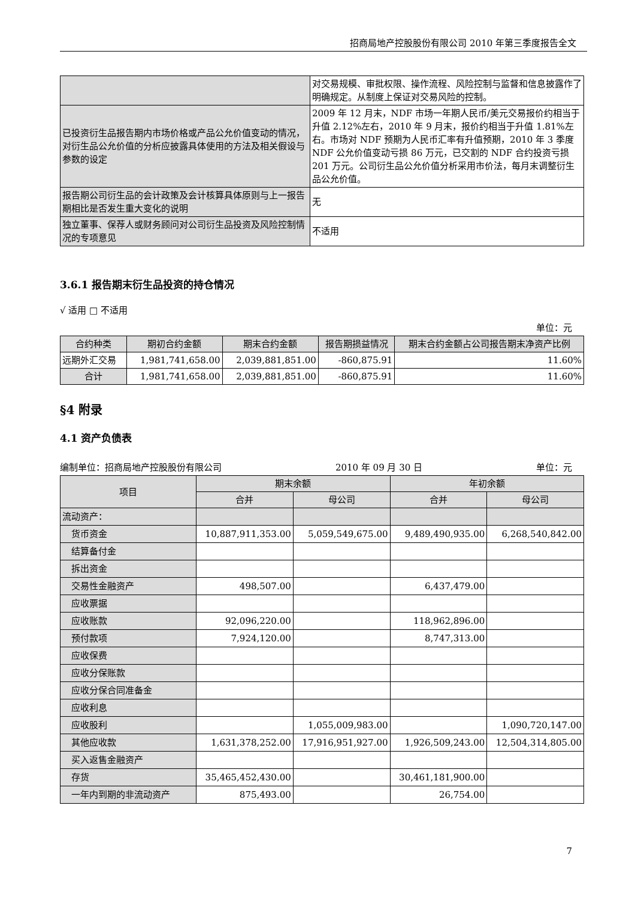招商局地产控股股份有限公司 2010 年第三季度报告全文
| | 对交易规模、审批权限、操作流程、风险控制与监督和信息披露作了明确规定。从制度上保证对交易风险的控制。 |
| 已投资衍生品报告期内市场价格或产品公允价值变动的情况，对衍生品公允价值的分析应披露具体使用的方法及相关假设与参数的设定 | 2009 年 12 月末，NDF 市场一年期人民币/美元交易报价约相当于升值 2.12%左右，2010 年 9 月末，报价约相当于升值 1.81%左右。市场对 NDF 预期为人民币汇率有升值预期，2010 年 3 季度 NDF 公允价值变动亏损 86 万元，已交割的 NDF 合约投资亏损 201 万元。公司衍生品公允价值分析采用市价法，每月末调整衍生品公允价值。 |
| 报告期公司衍生品的会计政策及会计核算具体原则与上一报告期相比是否发生重大变化的说明 | 无 |
| 独立董事、保荐人或财务顾问对公司衍生品投资及风险控制情况的专项意见 | 不适用 |
3.6.1 报告期末衍生品投资的持仓情况
√ 适用 □ 不适用
单位：元
| 合约种类 | 期初合约金额 | 期末合约金额 | 报告期损益情况 | 期末合约金额占公司报告期末净资产比例 |
| --- | --- | --- | --- | --- |
| 远期外汇交易 | 1,981,741,658.00 | 2,039,881,851.00 | -860,875.91 | 11.60% |
| 合计 | 1,981,741,658.00 | 2,039,881,851.00 | -860,875.91 | 11.60% |
§4 附录
4.1 资产负债表
编制单位：招商局地产控股股份有限公司 2010 年 09 月 30 日 单位：元
| 项目 | 期末余额 | | 年初余额 | |
| --- | --- | --- | --- | --- |
| | 合并 | 母公司 | 合并 | 母公司 |
| 流动资产： | | | | |
| 货币资金 | 10,887,911,353.00 | 5,059,549,675.00 | 9,489,490,935.00 | 6,268,540,842.00 |
| 结算备付金 | | | | |
| 拆出资金 | | | | |
| 交易性金融资产 | 498,507.00 | | 6,437,479.00 | |
| 应收票据 | | | | |
| 应收账款 | 92,096,220.00 | | 118,962,896.00 | |
| 预付款项 | 7,924,120.00 | | 8,747,313.00 | |
| 应收保费 | | | | |
| 应收分保账款 | | | | |
| 应收分保合同准备金 | | | | |
| 应收利息 | | | | |
| 应收股利 | | 1,055,009,983.00 | | 1,090,720,147.00 |
| 其他应收款 | 1,631,378,252.00 | 17,916,951,927.00 | 1,926,509,243.00 | 12,504,314,805.00 |
| 买入返售金融资产 | | | | |
| 存货 | 35,465,452,430.00 | | 30,461,181,900.00 | |
| 一年内到期的非流动资产 | 875,493.00 | | 26,754.00 | |
7